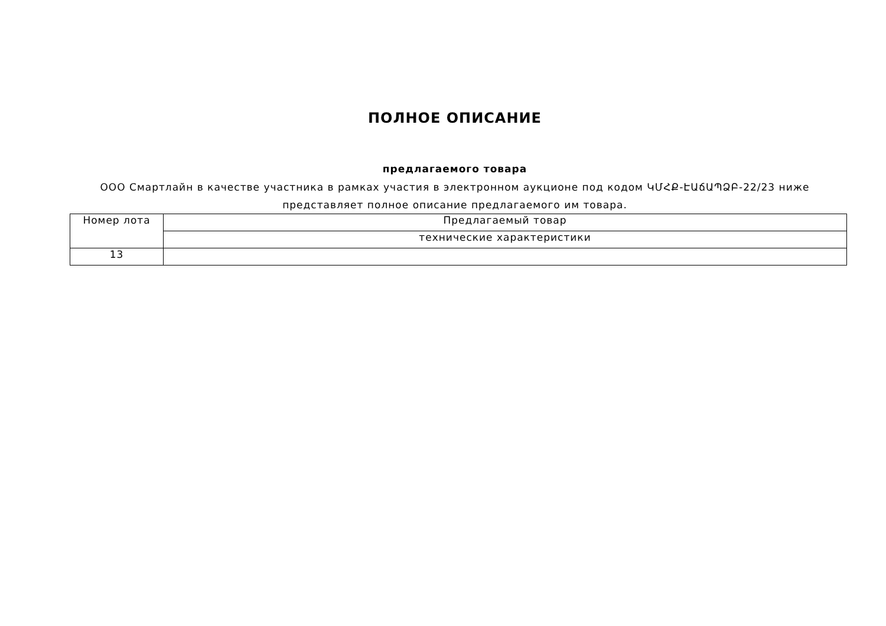ПОЛНОЕ ОПИСАНИЕ
предлагаемого товара
ООО Смартлайн в качестве участника в рамках участия в электронном аукционе под кодом ԿՄՀՔ-ԷԱճԱՊՁԲ-22/23 ниже представляет полное описание предлагаемого им товара.
| Номер лота | Предлагаемый товар |
| --- | --- |
| | технические характеристики |
| 13 | |